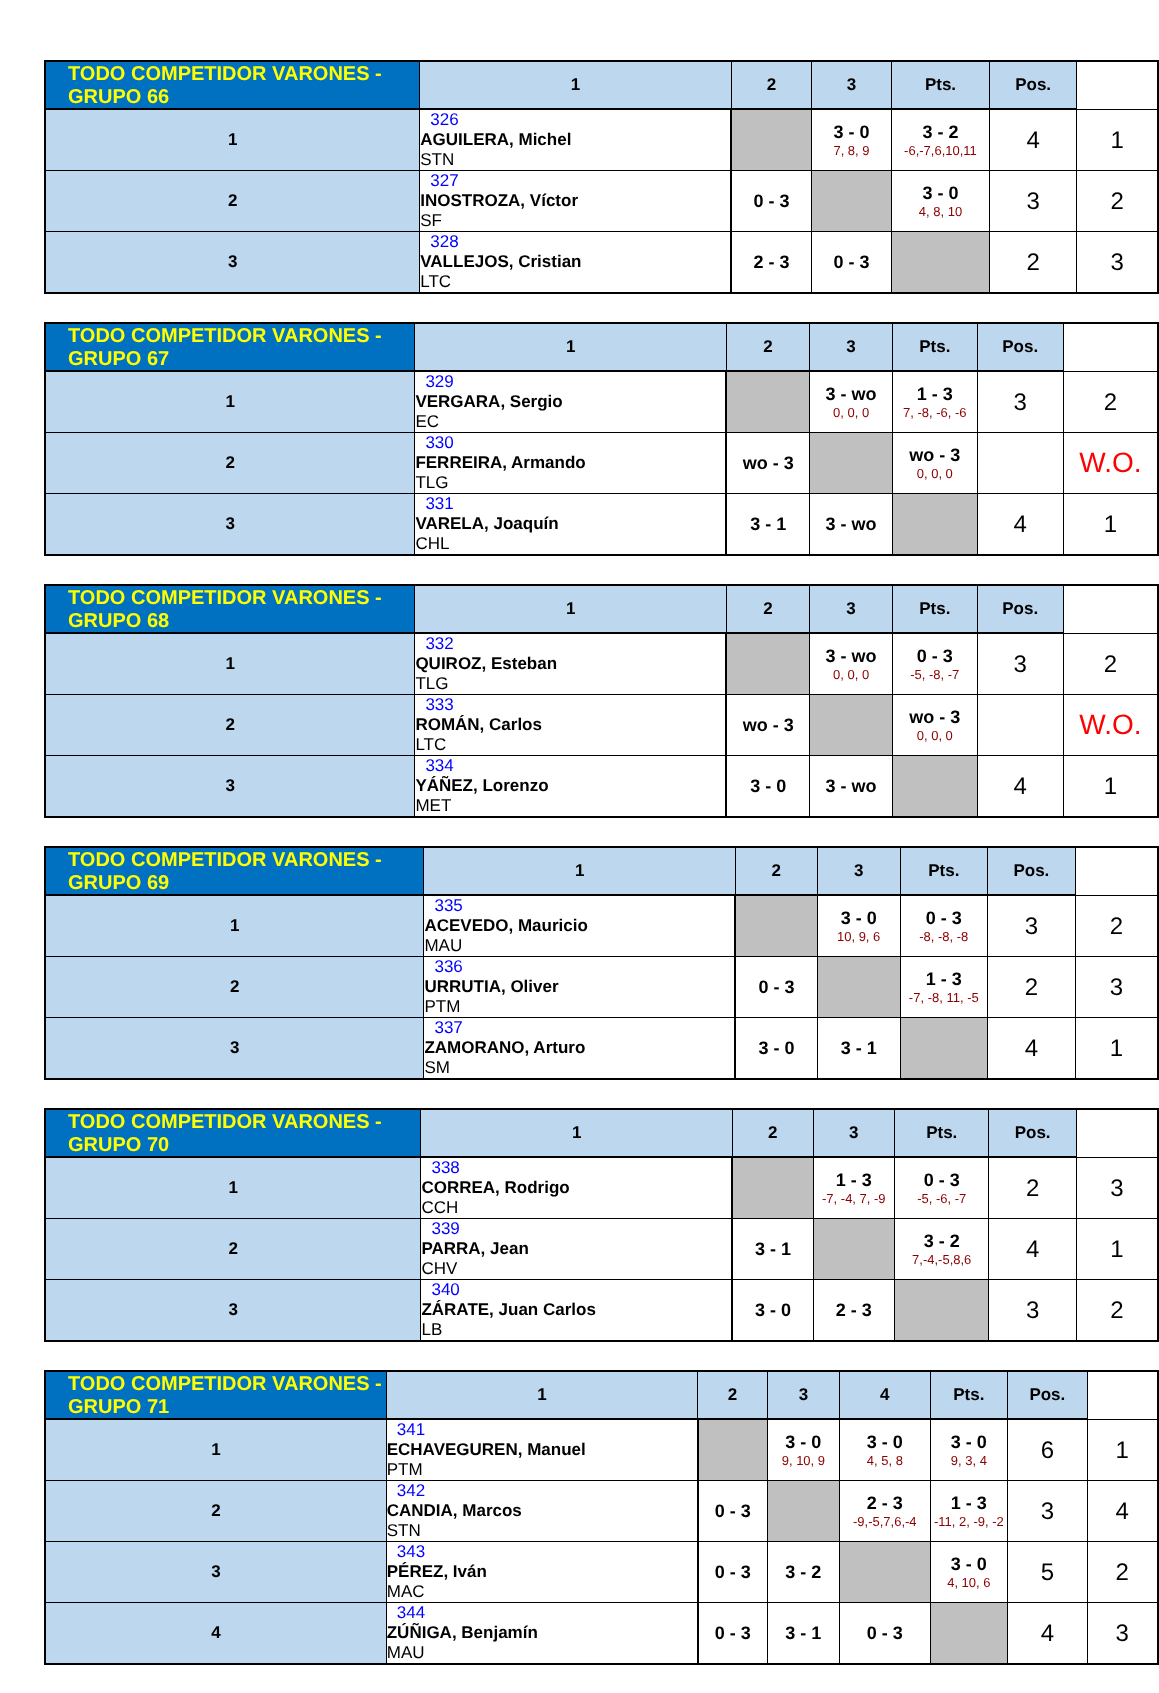| TODO COMPETIDOR VARONES - GRUPO 66 | 1 | 2 | 3 | Pts. | Pos. | |
| --- | --- | --- | --- | --- | --- | --- |
| 1 | 326 AGUILERA, Michel STN | | 3 - 0 7, 8, 9 | 3 - 2 -6,-7,6,10,11 | 4 | 1 |
| 2 | 327 INOSTROZA, Víctor SF | 0 - 3 | | 3 - 0 4, 8, 10 | 3 | 2 |
| 3 | 328 VALLEJOS, Cristian LTC | 2 - 3 | 0 - 3 | | 2 | 3 |
| TODO COMPETIDOR VARONES - GRUPO 67 | 1 | 2 | 3 | Pts. | Pos. | |
| --- | --- | --- | --- | --- | --- | --- |
| 1 | 329 VERGARA, Sergio EC | | 3 - wo 0, 0, 0 | 1 - 3 7, -8, -6, -6 | 3 | 2 |
| 2 | 330 FERREIRA, Armando TLG | wo - 3 | | wo - 3 0, 0, 0 | | W.O. |
| 3 | 331 VARELA, Joaquín CHL | 3 - 1 | 3 - wo | | 4 | 1 |
| TODO COMPETIDOR VARONES - GRUPO 68 | 1 | 2 | 3 | Pts. | Pos. | |
| --- | --- | --- | --- | --- | --- | --- |
| 1 | 332 QUIROZ, Esteban TLG | | 3 - wo 0, 0, 0 | 0 - 3 -5, -8, -7 | 3 | 2 |
| 2 | 333 ROMÁN, Carlos LTC | wo - 3 | | wo - 3 0, 0, 0 | | W.O. |
| 3 | 334 YÁÑEZ, Lorenzo MET | 3 - 0 | 3 - wo | | 4 | 1 |
| TODO COMPETIDOR VARONES - GRUPO 69 | 1 | 2 | 3 | Pts. | Pos. | |
| --- | --- | --- | --- | --- | --- | --- |
| 1 | 335 ACEVEDO, Mauricio MAU | | 3 - 0 10, 9, 6 | 0 - 3 -8, -8, -8 | 3 | 2 |
| 2 | 336 URRUTIA, Oliver PTM | 0 - 3 | | 1 - 3 -7, -8, 11, -5 | 2 | 3 |
| 3 | 337 ZAMORANO, Arturo SM | 3 - 0 | 3 - 1 | | 4 | 1 |
| TODO COMPETIDOR VARONES - GRUPO 70 | 1 | 2 | 3 | Pts. | Pos. | |
| --- | --- | --- | --- | --- | --- | --- |
| 1 | 338 CORREA, Rodrigo CCH | | 1 - 3 -7, -4, 7, -9 | 0 - 3 -5, -6, -7 | 2 | 3 |
| 2 | 339 PARRA, Jean CHV | 3 - 1 | | 3 - 2 7,-4,-5,8,6 | 4 | 1 |
| 3 | 340 ZÁRATE, Juan Carlos LB | 3 - 0 | 2 - 3 | | 3 | 2 |
| TODO COMPETIDOR VARONES - GRUPO 71 | 1 | 2 | 3 | 4 | Pts. | Pos. | |
| --- | --- | --- | --- | --- | --- | --- | --- |
| 1 | 341 ECHAVEGUREN, Manuel PTM | | 3 - 0 9, 10, 9 | 3 - 0 4, 5, 8 | 3 - 0 9, 3, 4 | 6 | 1 |
| 2 | 342 CANDIA, Marcos STN | 0 - 3 | | 2 - 3 -9,-5,7,6,-4 | 1 - 3 -11, 2, -9, -2 | 3 | 4 |
| 3 | 343 PÉREZ, Iván MAC | 0 - 3 | 3 - 2 | | 3 - 0 4, 10, 6 | 5 | 2 |
| 4 | 344 ZÚÑIGA, Benjamín MAU | 0 - 3 | 3 - 1 | 0 - 3 | | 4 | 3 |